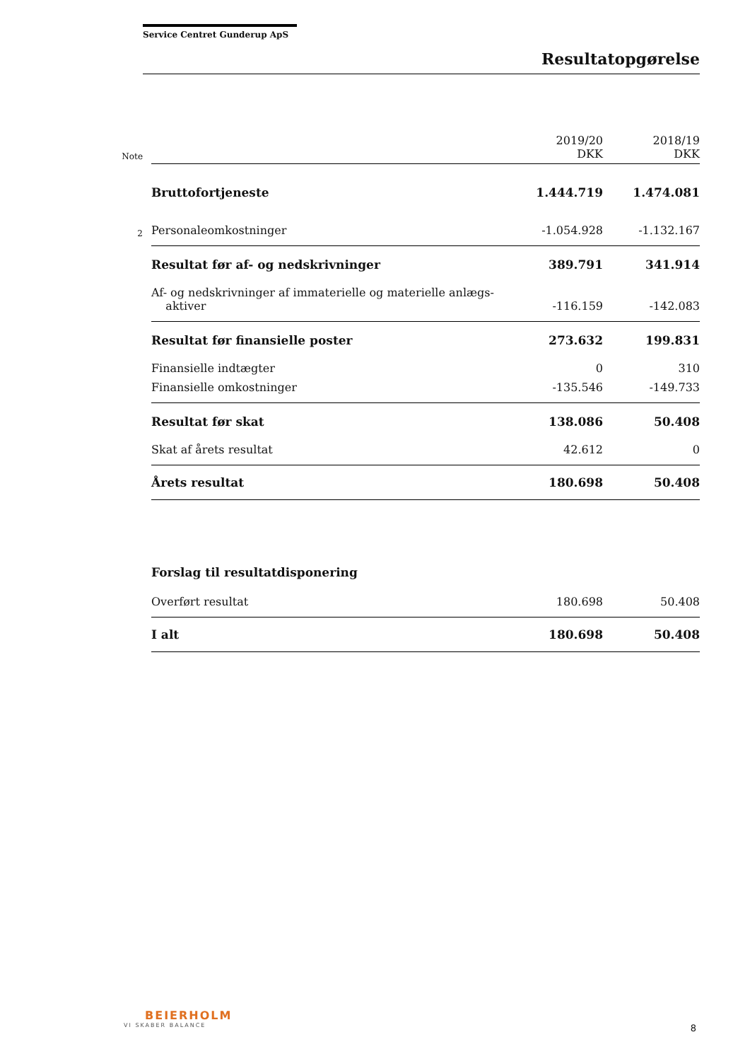Service Centret Gunderup ApS
Resultatopgørelse
| Note | | 2019/20 DKK | 2018/19 DKK |
| | Bruttofortjeneste | 1.444.719 | 1.474.081 |
| 2 | Personaleomkostninger | -1.054.928 | -1.132.167 |
| | Resultat før af- og nedskrivninger | 389.791 | 341.914 |
| | Af- og nedskrivninger af immaterielle og materielle anlægs- aktiver | -116.159 | -142.083 |
| | Resultat før finansielle poster | 273.632 | 199.831 |
| | Finansielle indtægter | 0 | 310 |
| | Finansielle omkostninger | -135.546 | -149.733 |
| | Resultat før skat | 138.086 | 50.408 |
| | Skat af årets resultat | 42.612 | 0 |
| | Årets resultat | 180.698 | 50.408 |
| | Forslag til resultatdisponering | | |
| | Overført resultat | 180.698 | 50.408 |
| | I alt | 180.698 | 50.408 |
BEIERHOLM
VI SKABER BALANCE
8